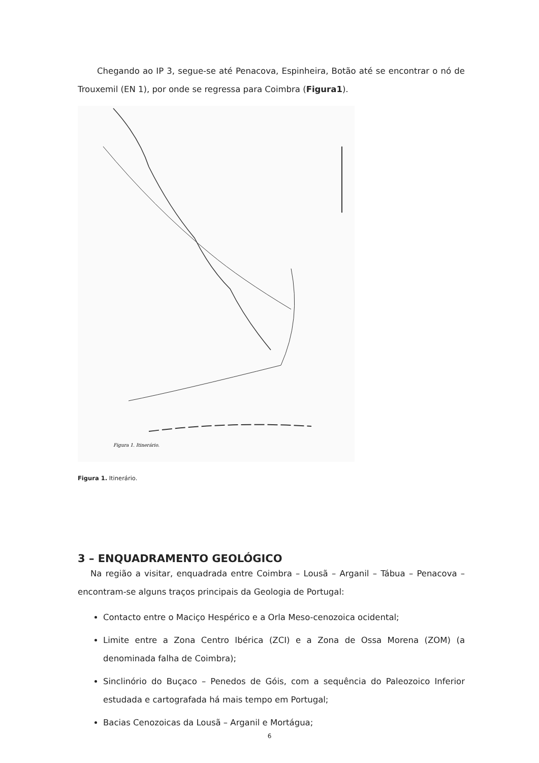Chegando ao IP 3, segue-se até Penacova, Espinheira, Botão até se encontrar o nó de Trouxemil (EN 1), por onde se regressa para Coimbra (Figura1).
Figura 1. Itinerário.
Figura 1. Itinerário.
3 – ENQUADRAMENTO GEOLÓGICO
Na região a visitar, enquadrada entre Coimbra – Lousã – Arganil – Tábua – Penacova – encontram-se alguns traços principais da Geologia de Portugal:
Contacto entre o Maciço Hespérico e a Orla Meso-cenozoica ocidental;
Limite entre a Zona Centro Ibérica (ZCI) e a Zona de Ossa Morena (ZOM) (a denominada falha de Coimbra);
Sinclinório do Buçaco – Penedos de Góis, com a sequência do Paleozoico Inferior estudada e cartografada há mais tempo em Portugal;
Bacias Cenozoicas da Lousã – Arganil e Mortágua;
6